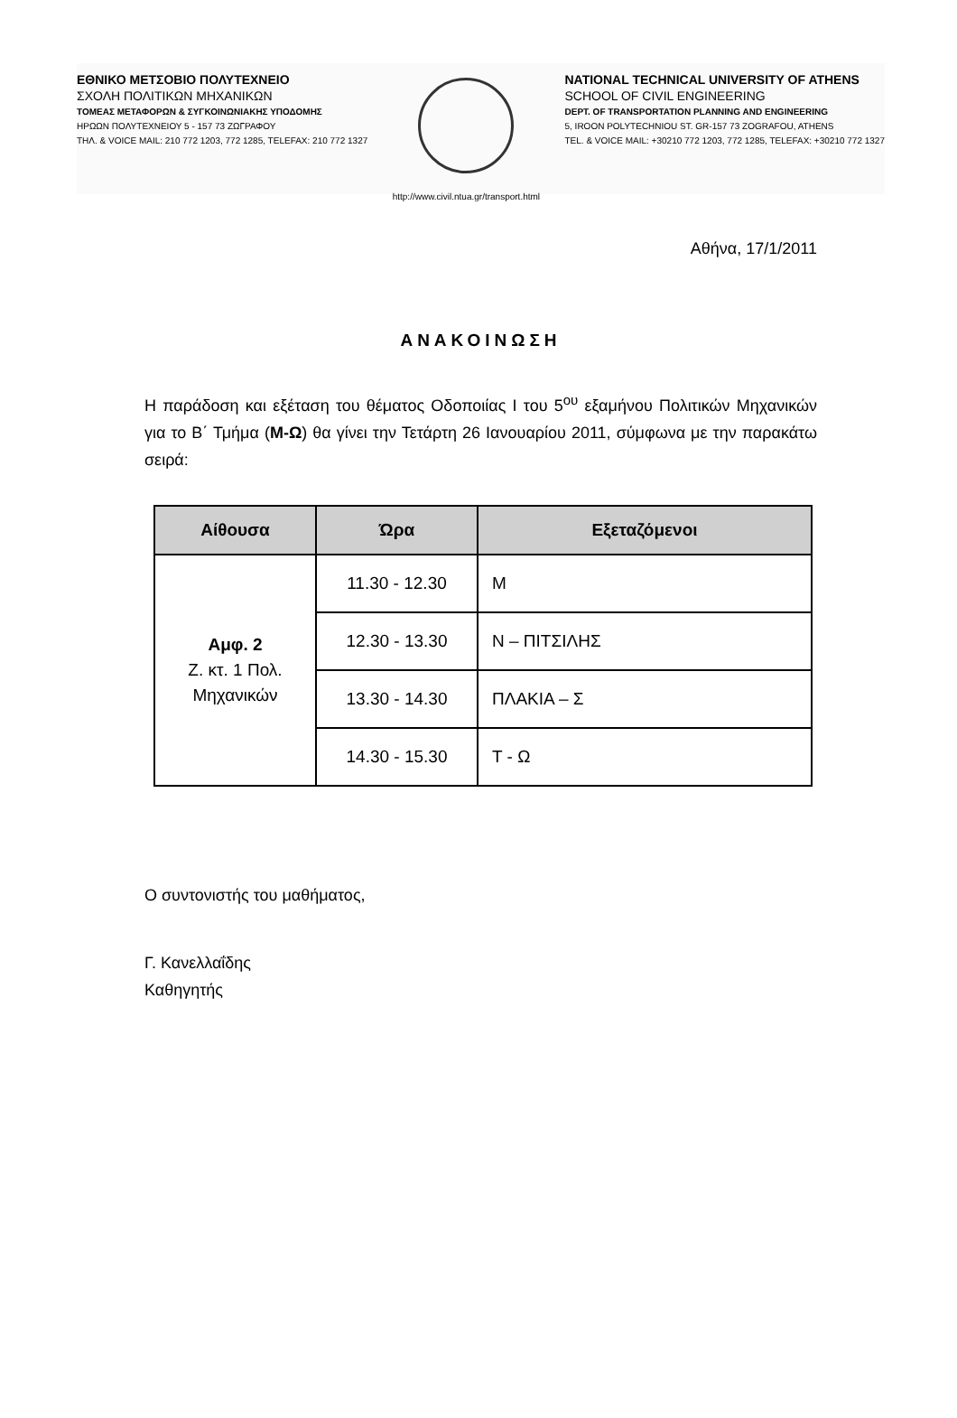ΕΘΝΙΚΟ ΜΕΤΣΟΒΙΟ ΠΟΛΥΤΕΧΝΕΙΟ
ΣΧΟΛΗ ΠΟΛΙΤΙΚΩΝ ΜΗΧΑΝΙΚΩΝ
ΤΟΜΕΑΣ ΜΕΤΑΦΟΡΩΝ & ΣΥΓΚΟΙΝΩΝΙΑΚΗΣ ΥΠΟΔΟΜΗΣ
ΗΡΩΩΝ ΠΟΛΥΤΕΧΝΕΙΟΥ 5 - 157 73 ΖΩΓΡΑΦΟΥ
ΤΗΛ. & VOICE MAIL: 210 772 1203, 772 1285, TELEFAX: 210 772 1327
http://www.civil.ntua.gr/transport.html
NATIONAL TECHNICAL UNIVERSITY OF ATHENS
SCHOOL OF CIVIL ENGINEERING
DEPT. OF TRANSPORTATION PLANNING AND ENGINEERING
5, IROON POLYTECHNIOU ST. GR-157 73 ZOGRAFOU, ATHENS
TEL. & VOICE MAIL: +30210 772 1203, 772 1285, TELEFAX: +30210 772 1327
Αθήνα, 17/1/2011
ΑΝΑΚΟΙΝΩΣΗ
Η παράδοση και εξέταση του θέματος Οδοποιίας Ι του 5<sup>ου</sup> εξαμήνου Πολιτικών Μηχανικών για το Β΄ Τμήμα (Μ-Ω) θα γίνει την Τετάρτη 26 Ιανουαρίου 2011, σύμφωνα με την παρακάτω σειρά:
| Αίθουσα | Ώρα | Εξεταζόμενοι |
| --- | --- | --- |
| Αμφ. 2 Ζ. κτ. 1 Πολ. Μηχανικών | 11.30 - 12.30 | Μ |
| | 12.30 - 13.30 | Ν – ΠΙΤΣΙΛΗΣ |
| | 13.30 - 14.30 | ΠΛΑΚΙΑ – Σ |
| | 14.30 - 15.30 | Τ - Ω |
Ο συντονιστής του μαθήματος,
Γ. Κανελλαΐδης
Καθηγητής